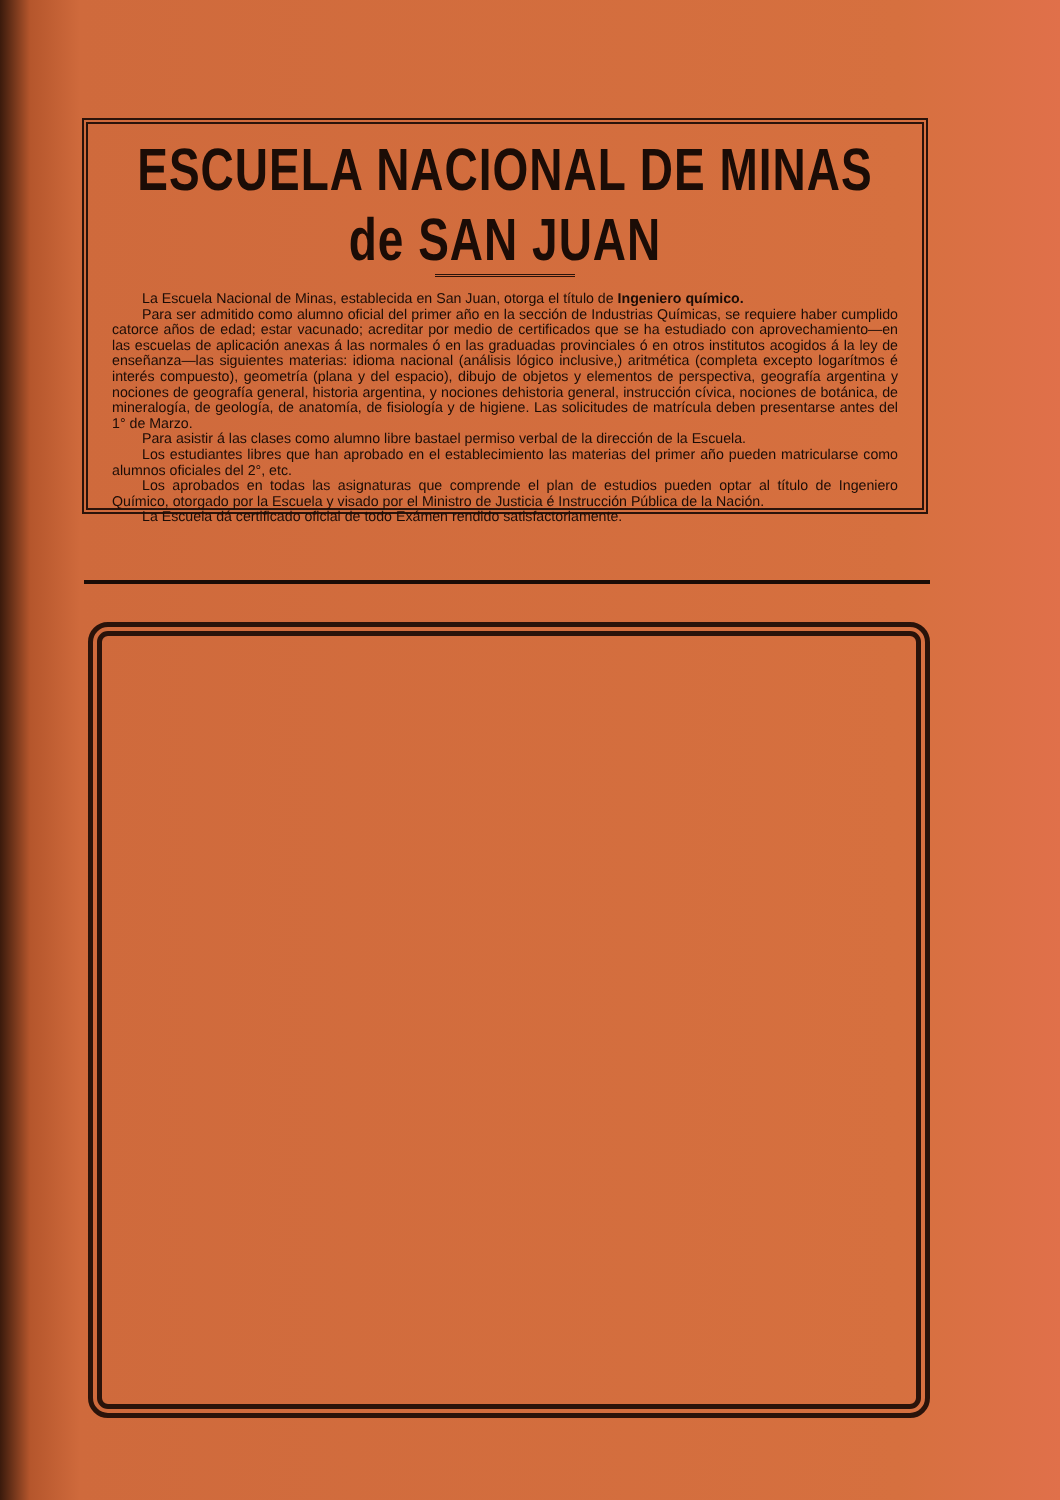ESCUELA NACIONAL DE MINAS de SAN JUAN
La Escuela Nacional de Minas, establecida en San Juan, otorga el título de Ingeniero químico.
Para ser admitido como alumno oficial del primer año en la sección de Industrias Químicas, se requiere haber cumplido catorce años de edad; estar vacunado; acreditar por medio de certificados que se ha estudiado con aprovechamiento—en las escuelas de aplicación anexas á las normales ó en las graduadas provinciales ó en otros institutos acogidos á la ley de enseñanza—las siguientes materias: idioma nacional (análisis lógico inclusive,) aritmética (completa excepto logarítmos é interés compuesto), geometría (plana y del espacio), dibujo de objetos y elementos de perspectiva, geografía argentina y nociones de geografía general, historia argentina, y nociones dehistoria general, instrucción cívica, nociones de botánica, de mineralogía, de geología, de anatomía, de fisiología y de higiene. Las solicitudes de matrícula deben presentarse antes del 1° de Marzo.
Para asistir á las clases como alumno libre bastael permiso verbal de la dirección de la Escuela.
Los estudiantes libres que han aprobado en el establecimiento las materias del primer año pueden matricularse como alumnos oficiales del 2°, etc.
Los aprobados en todas las asignaturas que comprende el plan de estudios pueden optar al título de Ingeniero Químico, otorgado por la Escuela y visado por el Ministro de Justicia é Instrucción Pública de la Nación.
La Escuela dá certificado oficial de todo Exámen rendido satisfactoriamente.